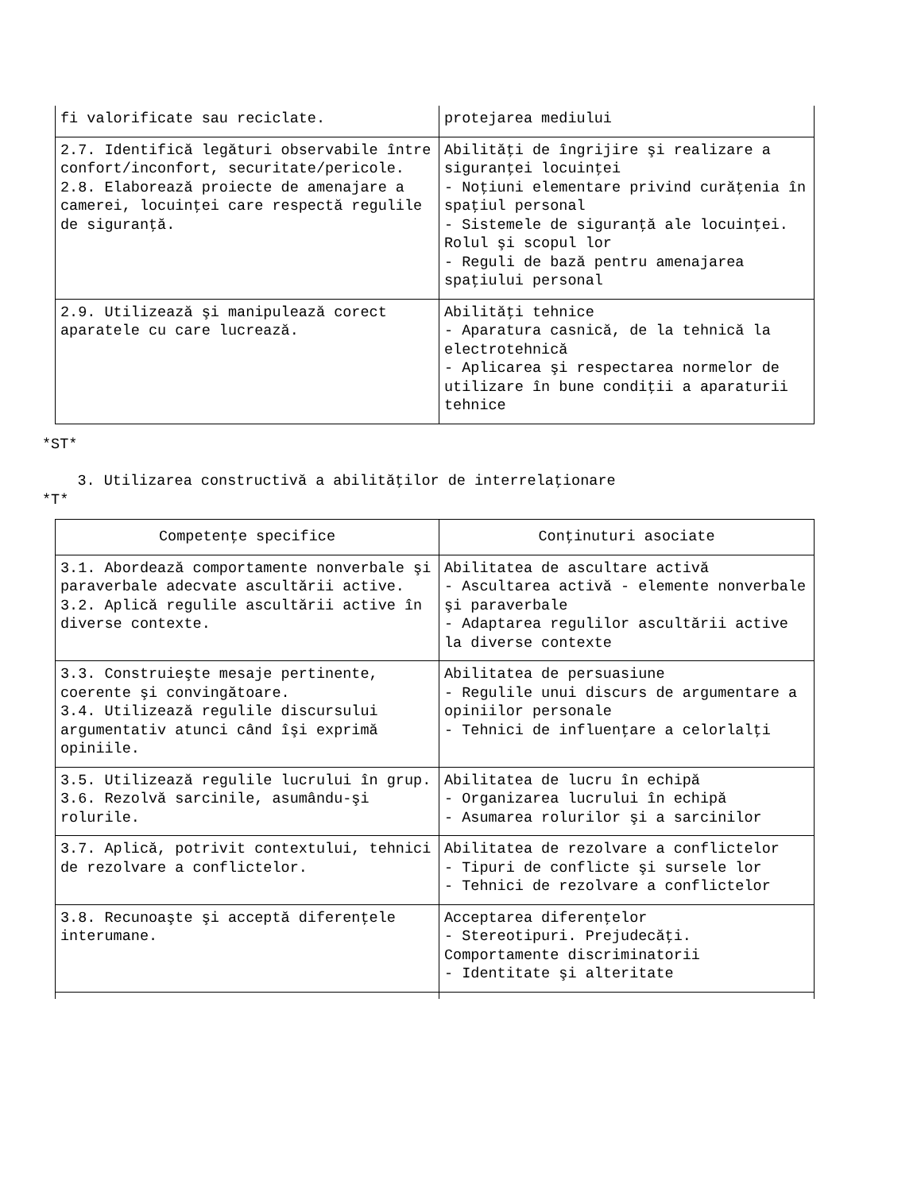| fi valorificate sau reciclate. | protejarea mediului |
| 2.7. Identifică legături observabile între confort/inconfort, securitate/pericole. 2.8. Elaborează proiecte de amenajare a camerei, locuinţei care respectă regulile de siguranţă. | Abilităţi de îngrijire şi realizare a siguranţei locuinţei - Noţiuni elementare privind curăţenia în spaţiul personal - Sistemele de siguranţă ale locuinţei. Rolul şi scopul lor - Reguli de bază pentru amenajarea spaţiului personal |
| 2.9. Utilizează şi manipulează corect aparatele cu care lucrează. | Abilităţi tehnice - Aparatura casnică, de la tehnică la electrotehnică - Aplicarea şi respectarea normelor de utilizare în bune condiţii a aparaturii tehnice |
*ST*
3. Utilizarea constructivă a abilităţilor de interrelaţionare
*T*
| Competenţe specifice | Conţinuturi asociate |
| --- | --- |
| 3.1. Abordează comportamente nonverbale şi paraverbale adecvate ascultării active. 3.2. Aplică regulile ascultării active în diverse contexte. | Abilitatea de ascultare activă - Ascultarea activă - elemente nonverbale şi paraverbale - Adaptarea regulilor ascultării active la diverse contexte |
| 3.3. Construieşte mesaje pertinente, coerente şi convingătoare. 3.4. Utilizează regulile discursului argumentativ atunci când îşi exprimă opiniile. | Abilitatea de persuasiune - Regulile unui discurs de argumentare a opiniilor personale - Tehnici de influenţare a celorlalţi |
| 3.5. Utilizează regulile lucrului în grup. 3.6. Rezolvă sarcinile, asumându-şi rolurile. | Abilitatea de lucru în echipă - Organizarea lucrului în echipă - Asumarea rolurilor şi a sarcinilor |
| 3.7. Aplică, potrivit contextului, tehnici de rezolvare a conflictelor. | Abilitatea de rezolvare a conflictelor - Tipuri de conflicte şi sursele lor - Tehnici de rezolvare a conflictelor |
| 3.8. Recunoaşte şi acceptă diferenţele interumane. | Acceptarea diferenţelor - Stereotipuri. Prejudecăţi. Comportamente discriminatorii - Identitate şi alteritate |